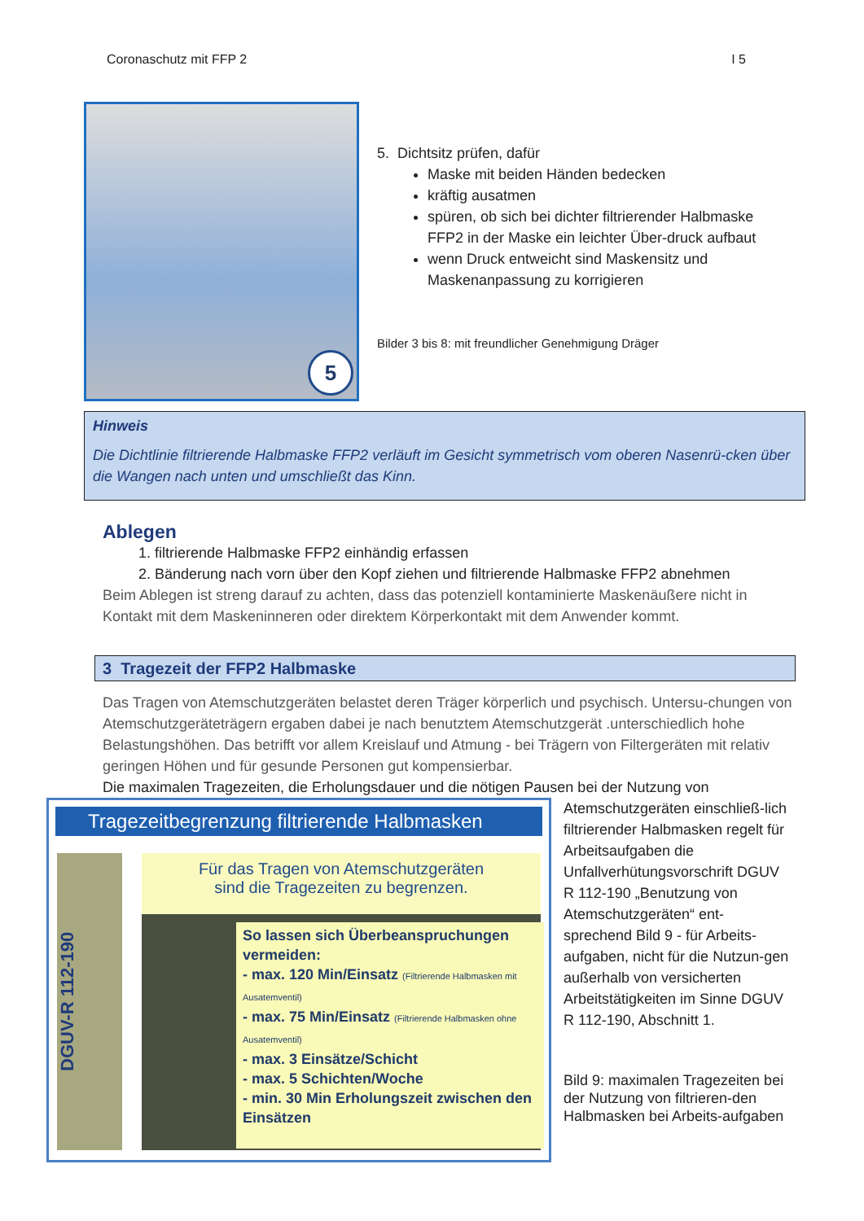Coronaschutz mit FFP 2 I 5
5
5. Dichtsitz prüfen, dafür
Maske mit beiden Händen bedecken
kräftig ausatmen
spüren, ob sich bei dichter filtrierender Halbmaske FFP2 in der Maske ein leichter Über-druck aufbaut
wenn Druck entweicht sind Maskensitz und Maskenanpassung zu korrigieren
Bilder 3 bis 8: mit freundlicher Genehmigung Dräger
Hinweis
Die Dichtlinie filtrierende Halbmaske FFP2 verläuft im Gesicht symmetrisch vom oberen Nasenrü-cken über die Wangen nach unten und umschließt das Kinn.
Ablegen
1. filtrierende Halbmaske FFP2 einhändig erfassen
2. Bänderung nach vorn über den Kopf ziehen und filtrierende Halbmaske FFP2 abnehmen
Beim Ablegen ist streng darauf zu achten, dass das potenziell kontaminierte Maskenäußere nicht in Kontakt mit dem Maskeninneren oder direktem Körperkontakt mit dem Anwender kommt.
3 Tragezeit der FFP2 Halbmaske
Das Tragen von Atemschutzgeräten belastet deren Träger körperlich und psychisch. Untersu-chungen von Atemschutzgeräteträgern ergaben dabei je nach benutztem Atemschutzgerät .unterschiedlich hohe Belastungshöhen. Das betrifft vor allem Kreislauf und Atmung - bei Trägern von Filtergeräten mit relativ geringen Höhen und für gesunde Personen gut kompensierbar.
Die maximalen Tragezeiten, die Erholungsdauer und die nötigen Pausen bei der Nutzung von
Tragezeitbegrenzung filtrierende Halbmasken
DGUV-R 112-190
Für das Tragen von Atemschutzgeräten
sind die Tragezeiten zu begrenzen.
So lassen sich Überbeanspruchungen vermeiden:
- max. 120 Min/Einsatz (Filtrierende Halbmasken mit Ausatemventil)
- max. 75 Min/Einsatz (Filtrierende Halbmasken ohne Ausatemventil)
- max. 3 Einsätze/Schicht
- max. 5 Schichten/Woche
- min. 30 Min Erholungszeit zwischen den Einsätzen
Atemschutzgeräten einschließ-lich filtrierender Halbmasken regelt für Arbeitsaufgaben die Unfallverhütungsvorschrift DGUV R 112-190 „Benutzung von Atemschutzgeräten“ ent-sprechend Bild 9 - für Arbeits-aufgaben, nicht für die Nutzun-gen außerhalb von versicherten Arbeitstätigkeiten im Sinne DGUV R 112-190, Abschnitt 1.
Bild 9: maximalen Tragezeiten bei der Nutzung von filtrieren-den Halbmasken bei Arbeits-aufgaben